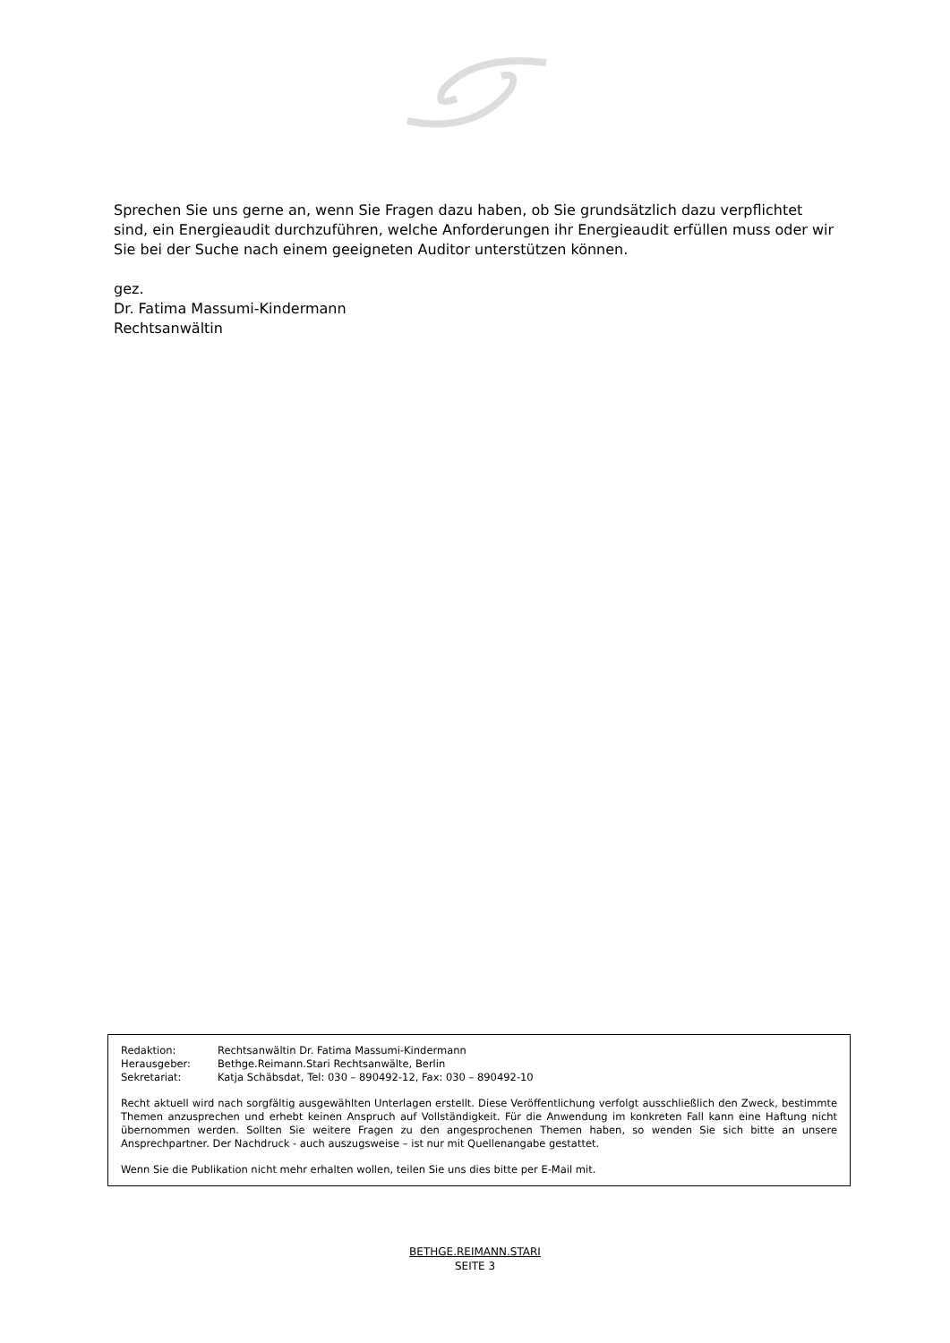Sprechen Sie uns gerne an, wenn Sie Fragen dazu haben, ob Sie grundsätzlich dazu verpflichtet sind, ein Energieaudit durchzuführen, welche Anforderungen ihr Energieaudit erfüllen muss oder wir Sie bei der Suche nach einem geeigneten Auditor unterstützen können.
gez.
Dr. Fatima Massumi-Kindermann
Rechtsanwältin
| Redaktion: | Rechtsanwältin Dr. Fatima Massumi-Kindermann |
| Herausgeber: | Bethge.Reimann.Stari Rechtsanwälte, Berlin |
| Sekretariat: | Katja Schäbsdat, Tel: 030 – 890492-12, Fax: 030 – 890492-10 |
Recht aktuell wird nach sorgfältig ausgewählten Unterlagen erstellt. Diese Veröffentlichung verfolgt ausschließlich den Zweck, bestimmte Themen anzusprechen und erhebt keinen Anspruch auf Vollständigkeit. Für die Anwendung im konkreten Fall kann eine Haftung nicht übernommen werden. Sollten Sie weitere Fragen zu den angesprochenen Themen haben, so wenden Sie sich bitte an unsere Ansprechpartner. Der Nachdruck - auch auszugsweise – ist nur mit Quellenangabe gestattet.
Wenn Sie die Publikation nicht mehr erhalten wollen, teilen Sie uns dies bitte per E-Mail mit.
BETHGE.REIMANN.STARI
SEITE 3